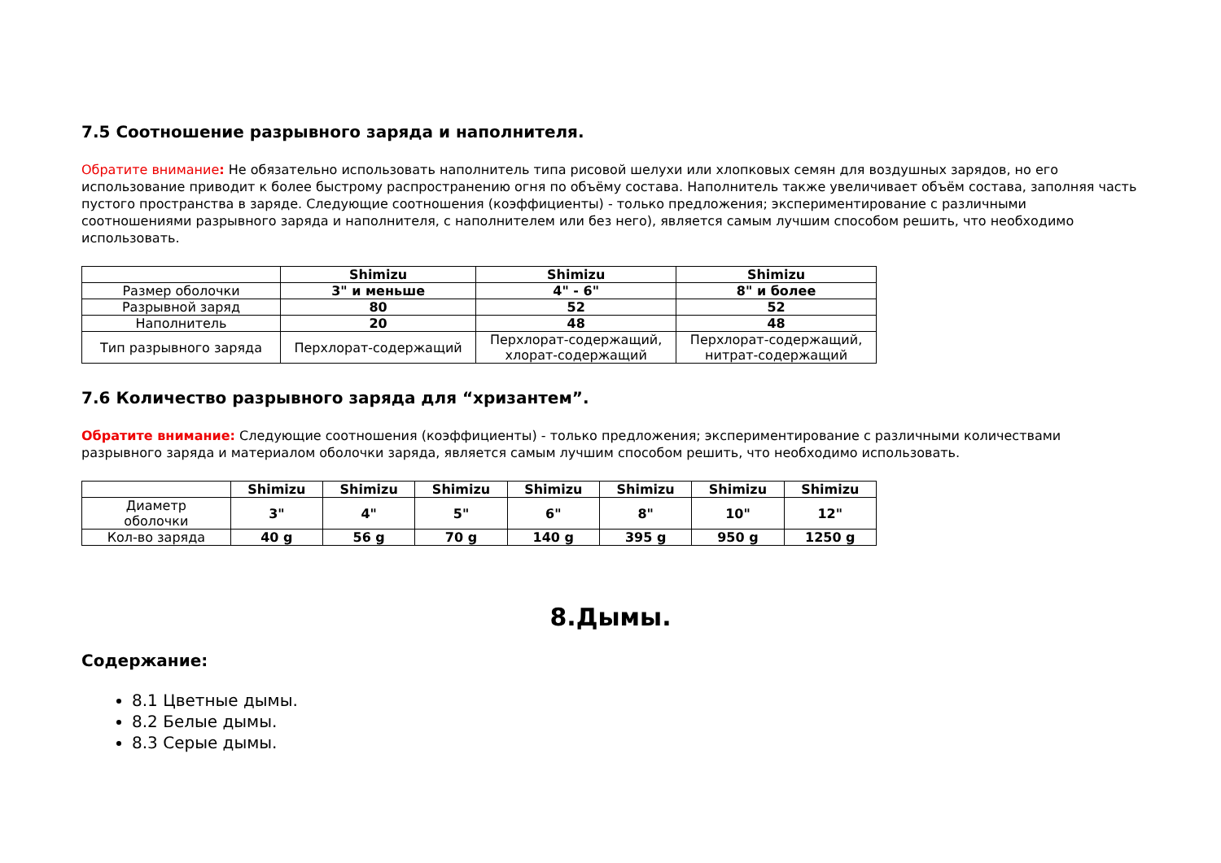7.5 Соотношение разрывного заряда и наполнителя.
Обратите внимание: Не обязательно использовать наполнитель типа рисовой шелухи или хлопковых семян для воздушных зарядов, но его использование приводит к более быстрому распространению огня по объёму состава. Наполнитель также увеличивает объём состава, заполняя часть пустого пространства в заряде. Следующие соотношения (коэффициенты) - только предложения; экспериментирование с различными соотношениями разрывного заряда и наполнителя, с наполнителем или без него), является самым лучшим способом решить, что необходимо использовать.
| | Shimizu | Shimizu | Shimizu |
| --- | --- | --- | --- |
| Размер оболочки | 3" и меньше | 4" - 6" | 8" и более |
| Разрывной заряд | 80 | 52 | 52 |
| Наполнитель | 20 | 48 | 48 |
| Тип разрывного заряда | Перхлорат-содержащий | Перхлорат-содержащий, хлорат-содержащий | Перхлорат-содержащий, нитрат-содержащий |
7.6 Количество разрывного заряда для “хризантем”.
Обратите внимание: Следующие соотношения (коэффициенты) - только предложения; экспериментирование с различными количествами разрывного заряда и материалом оболочки заряда, является самым лучшим способом решить, что необходимо использовать.
| | Shimizu | Shimizu | Shimizu | Shimizu | Shimizu | Shimizu | Shimizu |
| --- | --- | --- | --- | --- | --- | --- | --- |
| Диаметр оболочки | 3" | 4" | 5" | 6" | 8" | 10" | 12" |
| Кол-во заряда | 40 g | 56 g | 70 g | 140 g | 395 g | 950 g | 1250 g |
8.Дымы.
Содержание:
8.1 Цветные дымы.
8.2 Белые дымы.
8.3 Серые дымы.